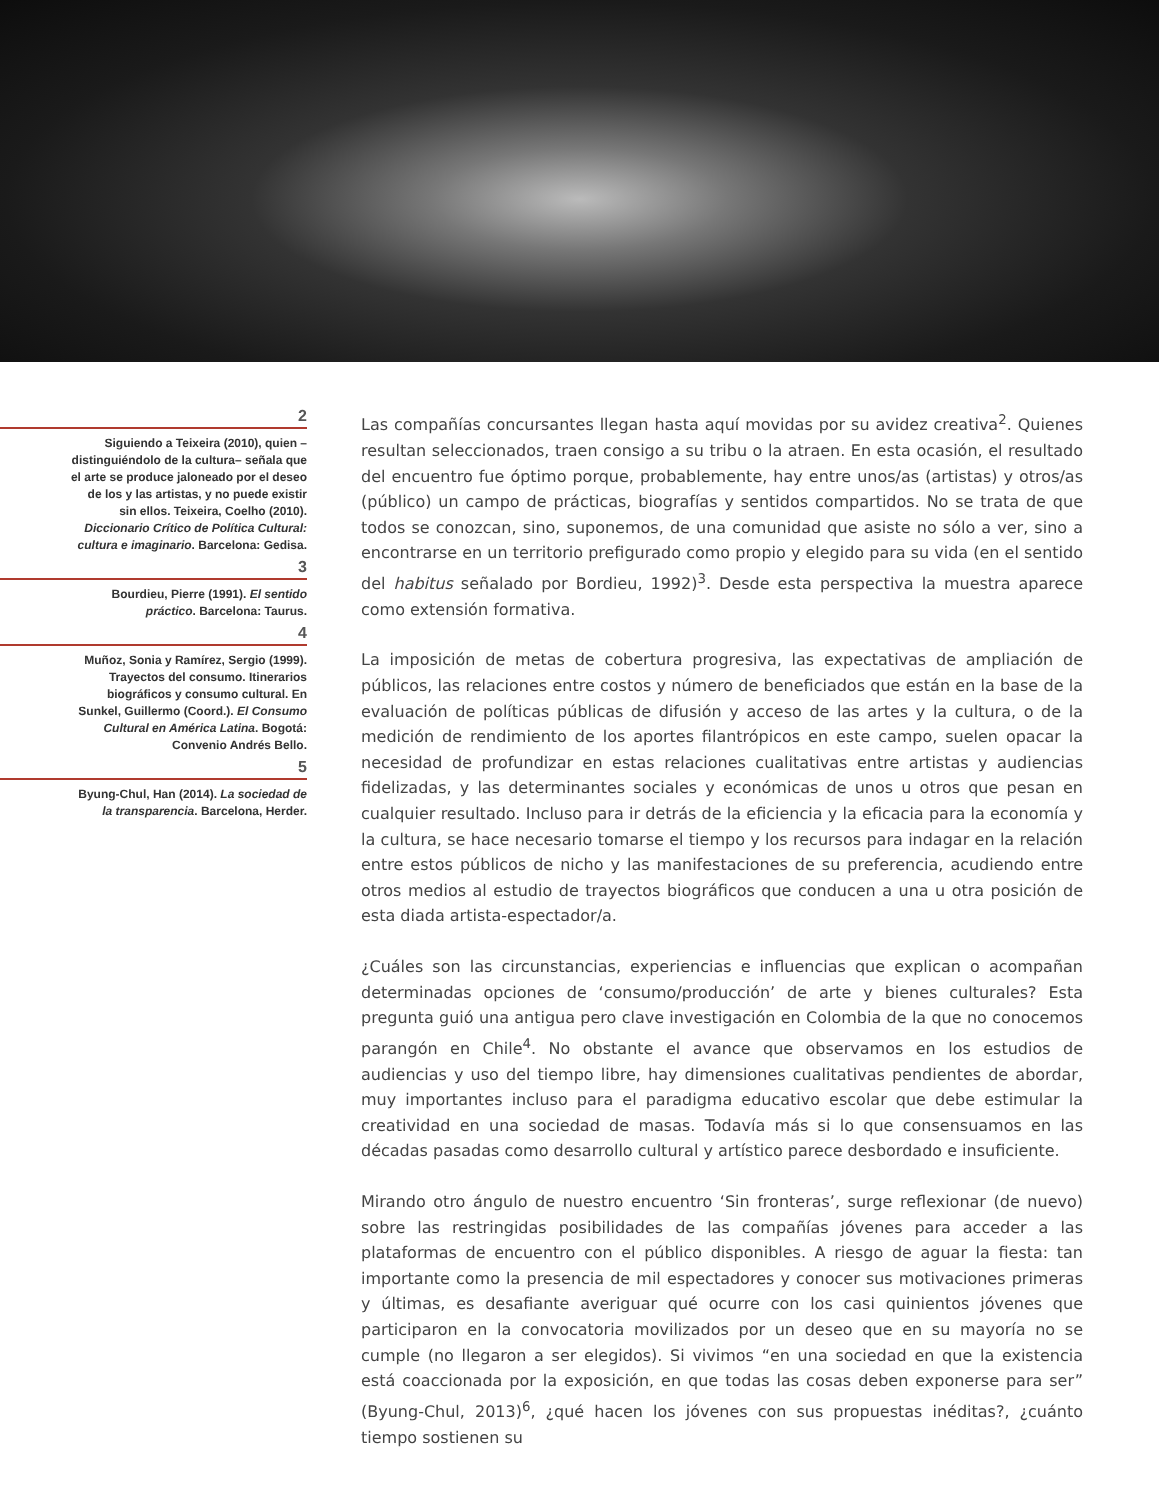2
Siguiendo a Teixeira (2010), quien –distinguiéndolo de la cultura– señala que el arte se produce jaloneado por el deseo de los y las artistas, y no puede existir sin ellos. Teixeira, Coelho (2010). Diccionario Crítico de Política Cultural: cultura e imaginario. Barcelona: Gedisa.
3
Bourdieu, Pierre (1991). El sentido práctico. Barcelona: Taurus.
4
Muñoz, Sonia y Ramírez, Sergio (1999). Trayectos del consumo. Itinerarios biográficos y consumo cultural. En Sunkel, Guillermo (Coord.). El Consumo Cultural en América Latina. Bogotá: Convenio Andrés Bello.
5
Byung-Chul, Han (2014). La sociedad de la transparencia. Barcelona, Herder.
Las compañías concursantes llegan hasta aquí movidas por su avidez creativa<sup>2</sup>. Quienes resultan seleccionados, traen consigo a su tribu o la atraen. En esta ocasión, el resultado del encuentro fue óptimo porque, probablemente, hay entre unos/as (artistas) y otros/as (público) un campo de prácticas, biografías y sentidos compartidos. No se trata de que todos se conozcan, sino, suponemos, de una comunidad que asiste no sólo a ver, sino a encontrarse en un territorio prefigurado como propio y elegido para su vida (en el sentido del habitus señalado por Bordieu, 1992)<sup>3</sup>. Desde esta perspectiva la muestra aparece como extensión formativa.
La imposición de metas de cobertura progresiva, las expectativas de ampliación de públicos, las relaciones entre costos y número de beneficiados que están en la base de la evaluación de políticas públicas de difusión y acceso de las artes y la cultura, o de la medición de rendimiento de los aportes filantrópicos en este campo, suelen opacar la necesidad de profundizar en estas relaciones cualitativas entre artistas y audiencias fidelizadas, y las determinantes sociales y económicas de unos u otros que pesan en cualquier resultado. Incluso para ir detrás de la eficiencia y la eficacia para la economía y la cultura, se hace necesario tomarse el tiempo y los recursos para indagar en la relación entre estos públicos de nicho y las manifestaciones de su preferencia, acudiendo entre otros medios al estudio de trayectos biográficos que conducen a una u otra posición de esta diada artista-espectador/a.
¿Cuáles son las circunstancias, experiencias e influencias que explican o acompañan determinadas opciones de ‘consumo/producción’ de arte y bienes culturales? Esta pregunta guió una antigua pero clave investigación en Colombia de la que no conocemos parangón en Chile<sup>4</sup>. No obstante el avance que observamos en los estudios de audiencias y uso del tiempo libre, hay dimensiones cualitativas pendientes de abordar, muy importantes incluso para el paradigma educativo escolar que debe estimular la creatividad en una sociedad de masas. Todavía más si lo que consensuamos en las décadas pasadas como desarrollo cultural y artístico parece desbordado e insuficiente.
Mirando otro ángulo de nuestro encuentro ‘Sin fronteras’, surge reflexionar (de nuevo) sobre las restringidas posibilidades de las compañías jóvenes para acceder a las plataformas de encuentro con el público disponibles. A riesgo de aguar la fiesta: tan importante como la presencia de mil espectadores y conocer sus motivaciones primeras y últimas, es desafiante averiguar qué ocurre con los casi quinientos jóvenes que participaron en la convocatoria movilizados por un deseo que en su mayoría no se cumple (no llegaron a ser elegidos). Si vivimos “en una sociedad en que la existencia está coaccionada por la exposición, en que todas las cosas deben exponerse para ser” (Byung-Chul, 2013)<sup>6</sup>, ¿qué hacen los jóvenes con sus propuestas inéditas?, ¿cuánto tiempo sostienen su